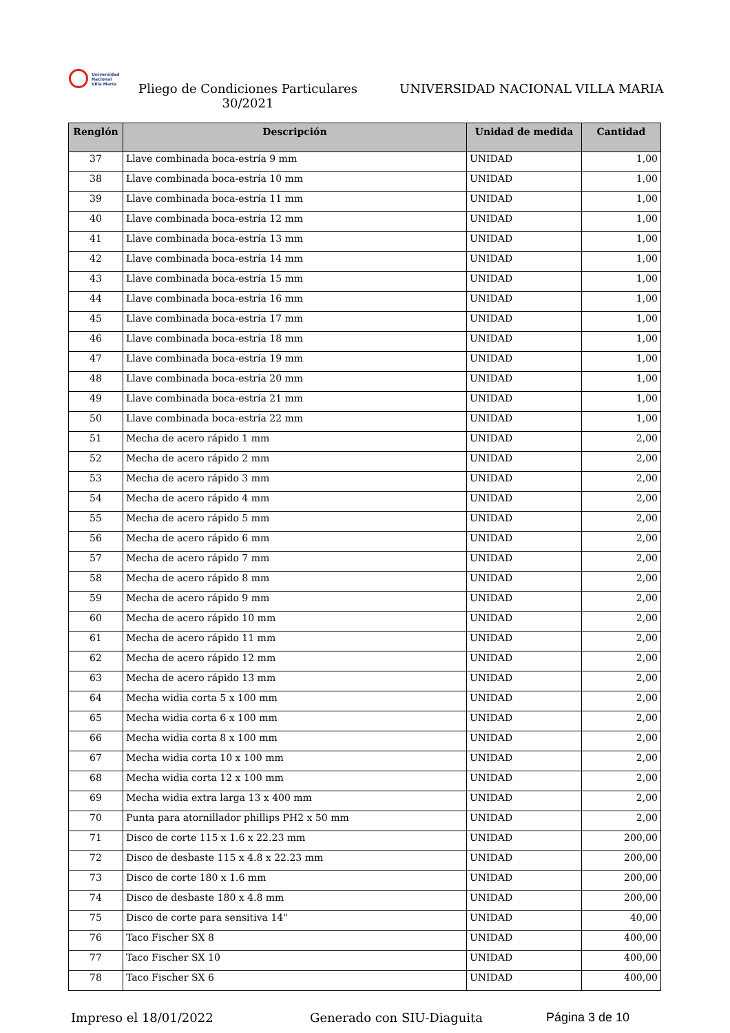Universidad
Nacional
Villa María
Pliego de Condiciones Particulares 30/2021
UNIVERSIDAD NACIONAL VILLA MARIA
| Renglón | Descripción | Unidad de medida | Cantidad |
| --- | --- | --- | --- |
| 37 | Llave combinada boca-estría 9 mm | UNIDAD | 1,00 |
| 38 | Llave combinada boca-estría 10 mm | UNIDAD | 1,00 |
| 39 | Llave combinada boca-estría 11 mm | UNIDAD | 1,00 |
| 40 | Llave combinada boca-estría 12 mm | UNIDAD | 1,00 |
| 41 | Llave combinada boca-estría 13 mm | UNIDAD | 1,00 |
| 42 | Llave combinada boca-estría 14 mm | UNIDAD | 1,00 |
| 43 | Llave combinada boca-estría 15 mm | UNIDAD | 1,00 |
| 44 | Llave combinada boca-estría 16 mm | UNIDAD | 1,00 |
| 45 | Llave combinada boca-estría 17 mm | UNIDAD | 1,00 |
| 46 | Llave combinada boca-estría 18 mm | UNIDAD | 1,00 |
| 47 | Llave combinada boca-estría 19 mm | UNIDAD | 1,00 |
| 48 | Llave combinada boca-estría 20 mm | UNIDAD | 1,00 |
| 49 | Llave combinada boca-estría 21 mm | UNIDAD | 1,00 |
| 50 | Llave combinada boca-estría 22 mm | UNIDAD | 1,00 |
| 51 | Mecha de acero rápido 1 mm | UNIDAD | 2,00 |
| 52 | Mecha de acero rápido 2 mm | UNIDAD | 2,00 |
| 53 | Mecha de acero rápido 3 mm | UNIDAD | 2,00 |
| 54 | Mecha de acero rápido 4 mm | UNIDAD | 2,00 |
| 55 | Mecha de acero rápido 5 mm | UNIDAD | 2,00 |
| 56 | Mecha de acero rápido 6 mm | UNIDAD | 2,00 |
| 57 | Mecha de acero rápido 7 mm | UNIDAD | 2,00 |
| 58 | Mecha de acero rápido 8 mm | UNIDAD | 2,00 |
| 59 | Mecha de acero rápido 9 mm | UNIDAD | 2,00 |
| 60 | Mecha de acero rápido 10 mm | UNIDAD | 2,00 |
| 61 | Mecha de acero rápido 11 mm | UNIDAD | 2,00 |
| 62 | Mecha de acero rápido 12 mm | UNIDAD | 2,00 |
| 63 | Mecha de acero rápido 13 mm | UNIDAD | 2,00 |
| 64 | Mecha widia corta 5 x 100 mm | UNIDAD | 2,00 |
| 65 | Mecha widia corta 6 x 100 mm | UNIDAD | 2,00 |
| 66 | Mecha widia corta 8 x 100 mm | UNIDAD | 2,00 |
| 67 | Mecha widia corta 10 x 100 mm | UNIDAD | 2,00 |
| 68 | Mecha widia corta 12 x 100 mm | UNIDAD | 2,00 |
| 69 | Mecha widia extra larga 13 x 400 mm | UNIDAD | 2,00 |
| 70 | Punta para atornillador phillips PH2 x 50 mm | UNIDAD | 2,00 |
| 71 | Disco de corte 115 x 1.6 x 22.23 mm | UNIDAD | 200,00 |
| 72 | Disco de desbaste 115 x 4.8 x 22.23 mm | UNIDAD | 200,00 |
| 73 | Disco de corte 180 x 1.6 mm | UNIDAD | 200,00 |
| 74 | Disco de desbaste 180 x 4.8 mm | UNIDAD | 200,00 |
| 75 | Disco de corte para sensitiva 14" | UNIDAD | 40,00 |
| 76 | Taco Fischer SX 8 | UNIDAD | 400,00 |
| 77 | Taco Fischer SX 10 | UNIDAD | 400,00 |
| 78 | Taco Fischer SX 6 | UNIDAD | 400,00 |
Impreso el 18/01/2022 Generado con SIU-Diaguita Página 3 de 10